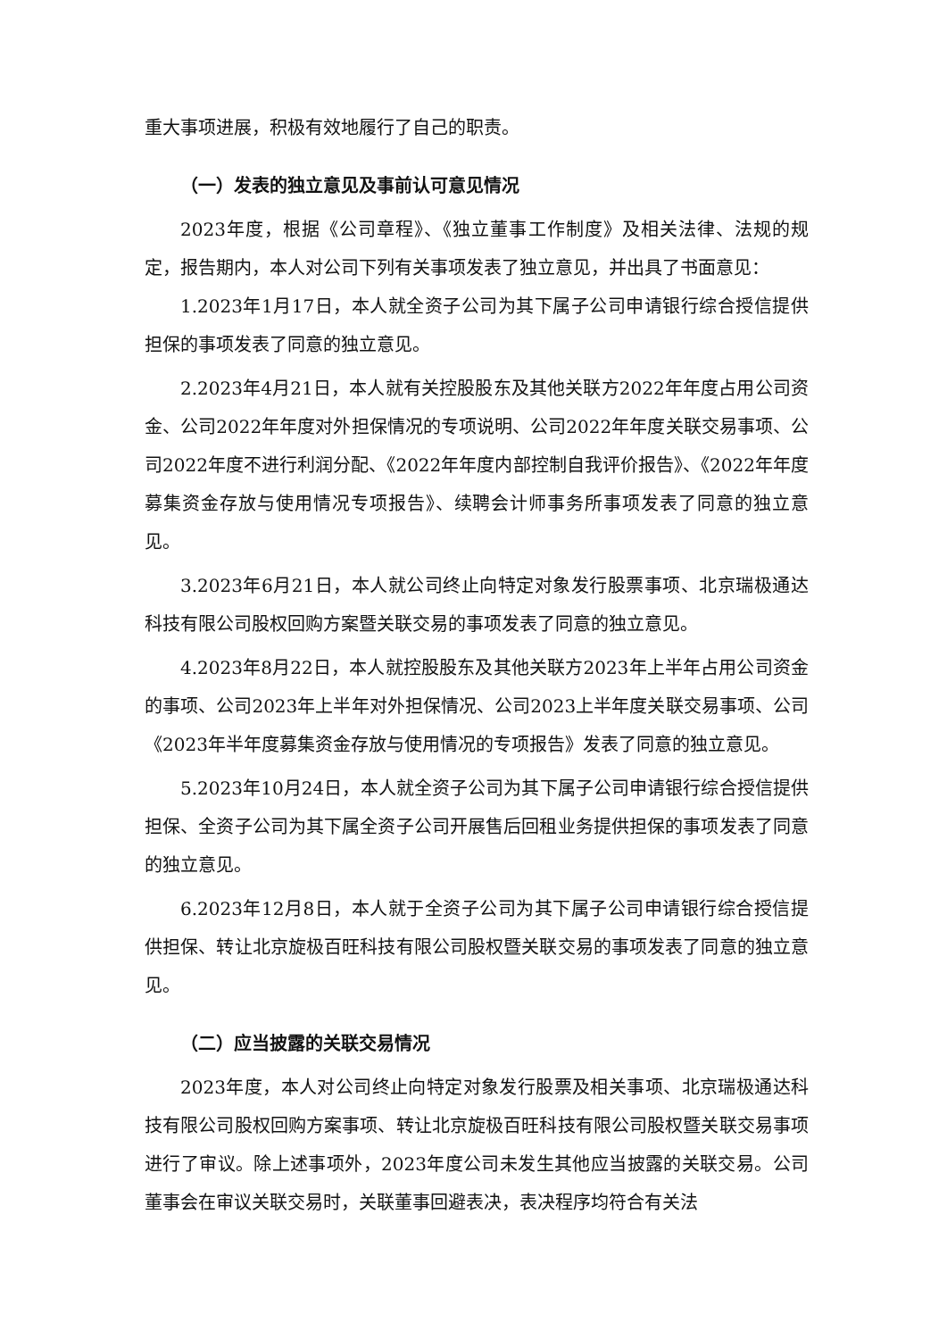重大事项进展，积极有效地履行了自己的职责。
（一）发表的独立意见及事前认可意见情况
2023年度，根据《公司章程》、《独立董事工作制度》及相关法律、法规的规定，报告期内，本人对公司下列有关事项发表了独立意见，并出具了书面意见：
1.2023年1月17日，本人就全资子公司为其下属子公司申请银行综合授信提供担保的事项发表了同意的独立意见。
2.2023年4月21日，本人就有关控股股东及其他关联方2022年年度占用公司资金、公司2022年年度对外担保情况的专项说明、公司2022年年度关联交易事项、公司2022年度不进行利润分配、《2022年年度内部控制自我评价报告》、《2022年年度募集资金存放与使用情况专项报告》、续聘会计师事务所事项发表了同意的独立意见。
3.2023年6月21日，本人就公司终止向特定对象发行股票事项、北京瑞极通达科技有限公司股权回购方案暨关联交易的事项发表了同意的独立意见。
4.2023年8月22日，本人就控股股东及其他关联方2023年上半年占用公司资金的事项、公司2023年上半年对外担保情况、公司2023上半年度关联交易事项、公司《2023年半年度募集资金存放与使用情况的专项报告》发表了同意的独立意见。
5.2023年10月24日，本人就全资子公司为其下属子公司申请银行综合授信提供担保、全资子公司为其下属全资子公司开展售后回租业务提供担保的事项发表了同意的独立意见。
6.2023年12月8日，本人就于全资子公司为其下属子公司申请银行综合授信提供担保、转让北京旋极百旺科技有限公司股权暨关联交易的事项发表了同意的独立意见。
（二）应当披露的关联交易情况
2023年度，本人对公司终止向特定对象发行股票及相关事项、北京瑞极通达科技有限公司股权回购方案事项、转让北京旋极百旺科技有限公司股权暨关联交易事项进行了审议。除上述事项外，2023年度公司未发生其他应当披露的关联交易。公司董事会在审议关联交易时，关联董事回避表决，表决程序均符合有关法